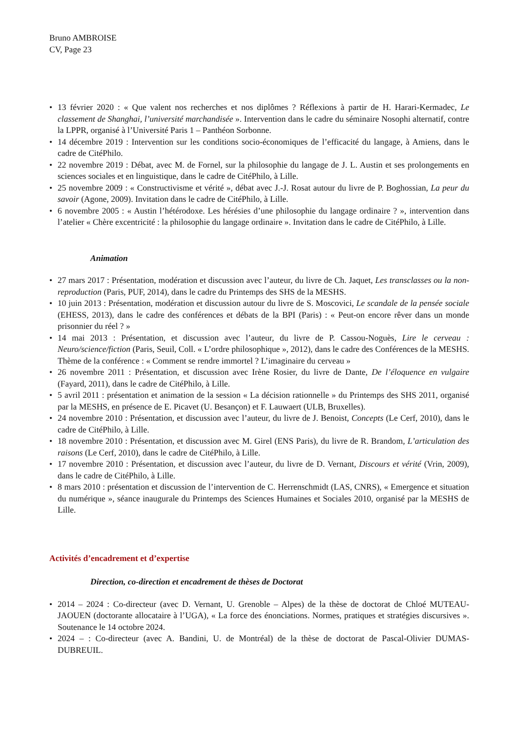Bruno AMBROISE
CV, Page 23
13 février 2020 : « Que valent nos recherches et nos diplômes ? Réflexions à partir de H. Harari-Kermadec, Le classement de Shanghai, l’université marchandisée ». Intervention dans le cadre du séminaire Nosophi alternatif, contre la LPPR, organisé à l’Université Paris 1 – Panthéon Sorbonne.
14 décembre 2019 : Intervention sur les conditions socio-économiques de l’efficacité du langage, à Amiens, dans le cadre de CitéPhilo.
22 novembre 2019 : Débat, avec M. de Fornel, sur la philosophie du langage de J. L. Austin et ses prolongements en sciences sociales et en linguistique, dans le cadre de CitéPhilo, à Lille.
25 novembre 2009 : « Constructivisme et vérité », débat avec J.-J. Rosat autour du livre de P. Boghossian, La peur du savoir (Agone, 2009). Invitation dans le cadre de CitéPhilo, à Lille.
6 novembre 2005 : « Austin l’hétérodoxe. Les hérésies d’une philosophie du langage ordinaire ? », intervention dans l’atelier « Chère excentricité : la philosophie du langage ordinaire ». Invitation dans le cadre de CitéPhilo, à Lille.
Animation
27 mars 2017 : Présentation, modération et discussion avec l’auteur, du livre de Ch. Jaquet, Les transclasses ou la non-reproduction (Paris, PUF, 2014), dans le cadre du Printemps des SHS de la MESHS.
10 juin 2013 : Présentation, modération et discussion autour du livre de S. Moscovici, Le scandale de la pensée sociale (EHESS, 2013), dans le cadre des conférences et débats de la BPI (Paris) : « Peut-on encore rêver dans un monde prisonnier du réel ? »
14 mai 2013 : Présentation, et discussion avec l’auteur, du livre de P. Cassou-Noguès, Lire le cerveau : Neuro/science/fiction (Paris, Seuil, Coll. « L’ordre philosophique », 2012), dans le cadre des Conférences de la MESHS. Thème de la conférence : « Comment se rendre immortel ? L’imaginaire du cerveau »
26 novembre 2011 : Présentation, et discussion avec Irène Rosier, du livre de Dante, De l’éloquence en vulgaire (Fayard, 2011), dans le cadre de CitéPhilo, à Lille.
5 avril 2011 : présentation et animation de la session « La décision rationnelle » du Printemps des SHS 2011, organisé par la MESHS, en présence de E. Picavet (U. Besançon) et F. Lauwaert (ULB, Bruxelles).
24 novembre 2010 : Présentation, et discussion avec l’auteur, du livre de J. Benoist, Concepts (Le Cerf, 2010), dans le cadre de CitéPhilo, à Lille.
18 novembre 2010 : Présentation, et discussion avec M. Girel (ENS Paris), du livre de R. Brandom, L’articulation des raisons (Le Cerf, 2010), dans le cadre de CitéPhilo, à Lille.
17 novembre 2010 : Présentation, et discussion avec l’auteur, du livre de D. Vernant, Discours et vérité (Vrin, 2009), dans le cadre de CitéPhilo, à Lille.
8 mars 2010 : présentation et discussion de l’intervention de C. Herrenschmidt (LAS, CNRS), « Emergence et situation du numérique », séance inaugurale du Printemps des Sciences Humaines et Sociales 2010, organisé par la MESHS de Lille.
Activités d’encadrement et d’expertise
Direction, co-direction et encadrement de thèses de Doctorat
2014 – 2024 : Co-directeur (avec D. Vernant, U. Grenoble – Alpes) de la thèse de doctorat de Chloé MUTEAU-JAOUEN (doctorante allocataire à l’UGA), « La force des énonciations. Normes, pratiques et stratégies discursives ». Soutenance le 14 octobre 2024.
2024 – : Co-directeur (avec A. Bandini, U. de Montréal) de la thèse de doctorat de Pascal-Olivier DUMAS-DUBREUIL.